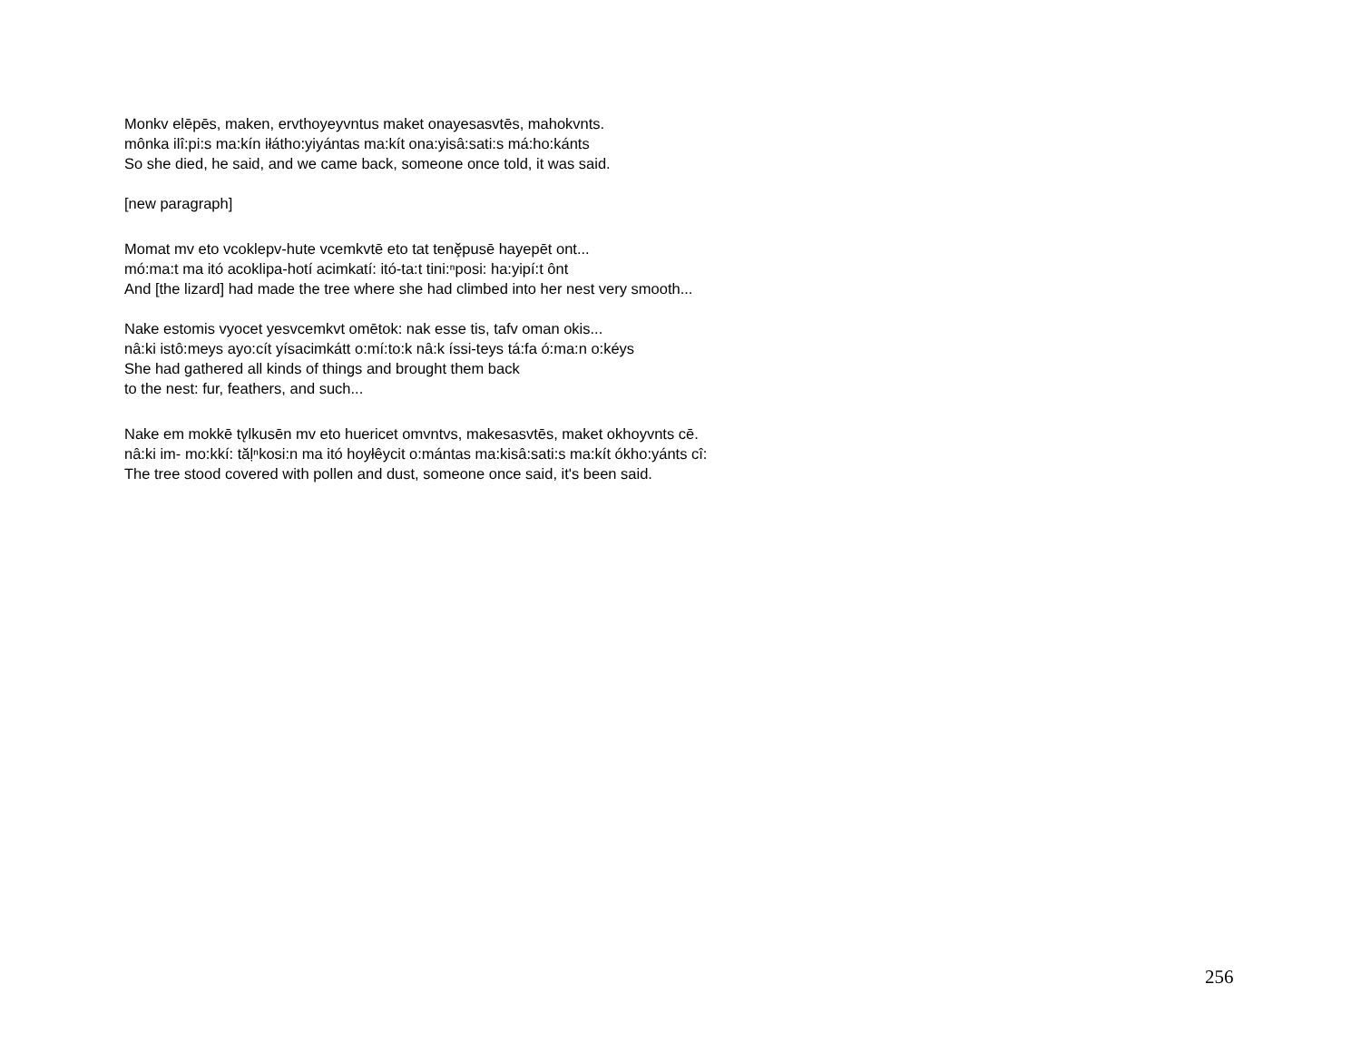Monkv elēpēs, maken, ervthoyeyvntus maket onayesasvtēs, mahokvnts.
mônka ilî:pi:s ma:kín iłátho:yiyántas ma:kít ona:yisâ:sati:s má:ho:kánts
So she died, he said, and we came back, someone once told, it was said.
[new paragraph]
Momat mv eto vcoklepv-hute vcemkvtē eto tat tenḝpusē hayepēt ont...
mó:ma:t ma itó acoklipa-hotí acimkatí: itó-ta:t tini:ⁿposi: ha:yipí:t ônt
And [the lizard] had made the tree where she had climbed into her nest very smooth...
Nake estomis vyocet yesvcemkvt omētok: nak esse tis, tafv oman okis...
nâ:ki istô:meys ayo:cít yísacimkátt o:mí:to:k nâ:k íssi-teys tá:fa ó:ma:n o:kéys
She had gathered all kinds of things and brought them back
to the nest: fur, feathers, and such...
Nake em mokkē tv̨lkusēn mv eto huericet omvntvs, makesasvtēs, maket okhoyvnts cē.
nâ:ki im- mo:kkí: tăḷⁿkosi:n ma itó hoyłêycit o:mántas ma:kisâ:sati:s ma:kít ókho:yánts cî:
The tree stood covered with pollen and dust, someone once said, it's been said.
256